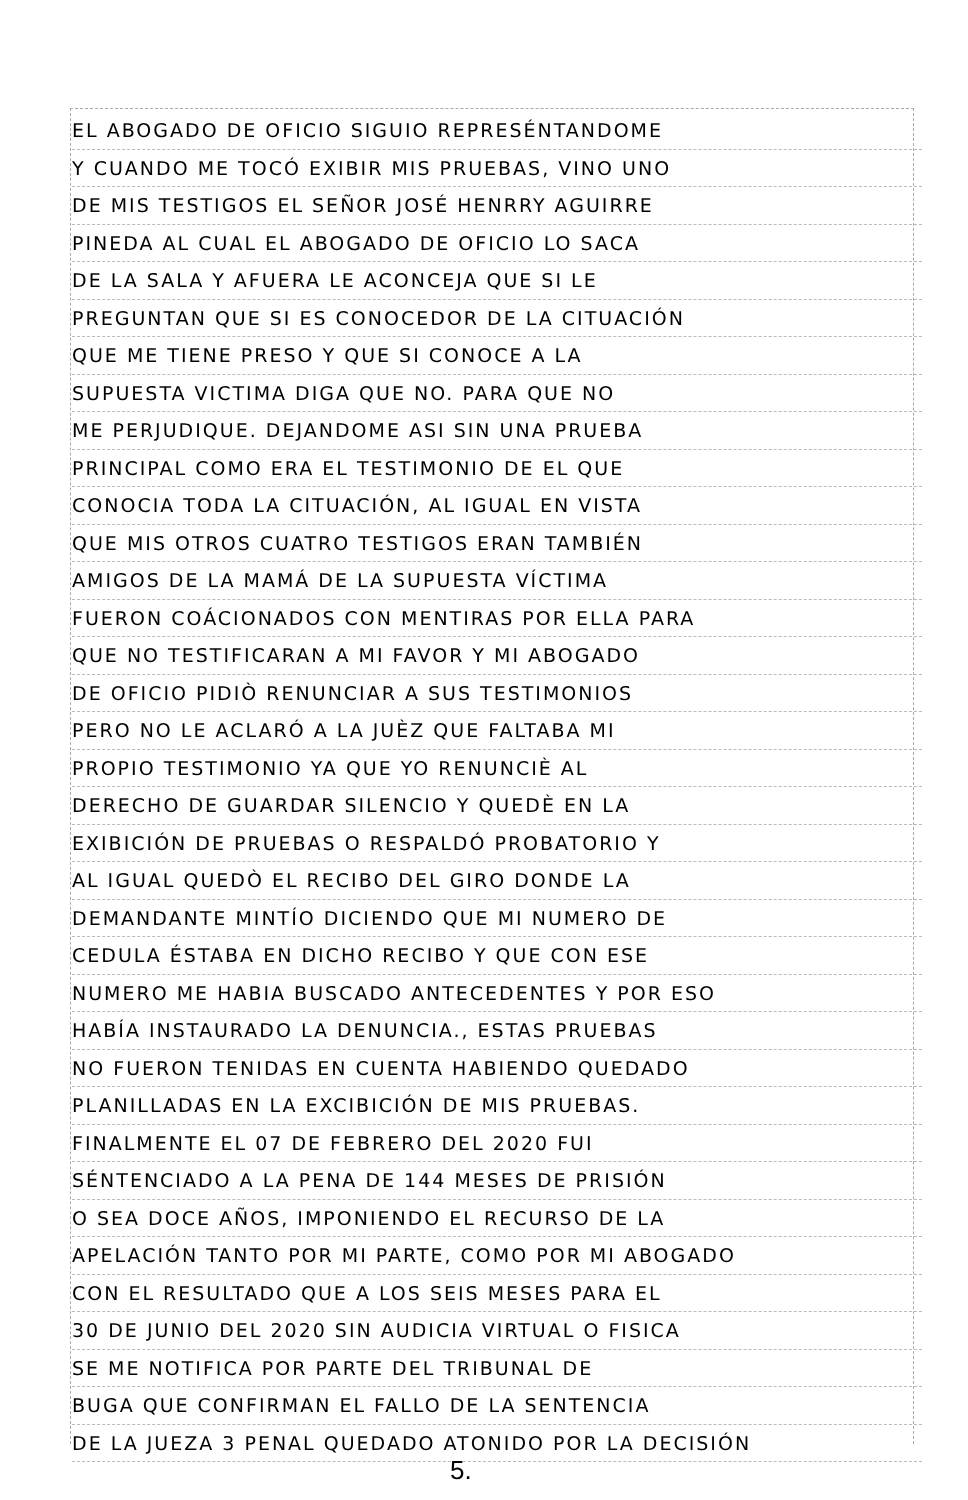EL ABOGADO DE OFICIO SIGUIO REPRESÉNTANDOME
Y CUANDO ME TOCÓ EXIBIR MIS PRUEBAS, VINO UNO
DE MIS TESTIGOS EL SEÑOR JOSÉ HENRRY AGUIRRE
PINEDA AL CUAL EL ABOGADO DE OFICIO LO SACA
DE LA SALA Y AFUERA LE ACONCEJA QUE SI LE
PREGUNTAN QUE SI ES CONOCEDOR DE LA CITUACIÓN
QUE ME TIENE PRESO Y QUE SI CONOCE A LA
SUPUESTA VICTIMA DIGA QUE NO. PARA QUE NO
ME PERJUDIQUE. DEJANDOME ASI SIN UNA PRUEBA
PRINCIPAL COMO ERA EL TESTIMONIO DE EL QUE
CONOCIA TODA LA CITUACIÓN, AL IGUAL EN VISTA
QUE MIS OTROS CUATRO TESTIGOS ERAN TAMBIÉN
AMIGOS DE LA MAMÁ DE LA SUPUESTA VÍCTIMA
FUERON COÁCIONADOS CON MENTIRAS POR ELLA PARA
QUE NO TESTIFICARAN A MI FAVOR Y MI ABOGADO
DE OFICIO PIDIÒ RENUNCIAR A SUS TESTIMONIOS
PERO NO LE ACLARÓ A LA JUÈZ QUE FALTABA MI
PROPIO TESTIMONIO YA QUE YO RENUNCIÈ AL
DERECHO DE GUARDAR SILENCIO Y QUEDÈ EN LA
EXIBICIÓN DE PRUEBAS O RESPALDÓ PROBATORIO Y
AL IGUAL QUEDÒ EL RECIBO DEL GIRO DONDE LA
DEMANDANTE MINTÍO DICIENDO QUE MI NUMERO DE
CEDULA ÉSTABA EN DICHO RECIBO Y QUE CON ESE
NUMERO ME HABIA BUSCADO ANTECEDENTES Y POR ESO
HABÍA INSTAURADO LA DENUNCIA., ESTAS PRUEBAS
NO FUERON TENIDAS EN CUENTA HABIENDO QUEDADO
PLANILLADAS EN LA EXCIBICIÓN DE MIS PRUEBAS.
FINALMENTE EL 07 DE FEBRERO DEL 2020 FUI
SÉNTENCIADO A LA PENA DE 144 MESES DE PRISIÓN
O SEA DOCE AÑOS, IMPONIENDO EL RECURSO DE LA
APELACIÓN TANTO POR MI PARTE, COMO POR MI ABOGADO
CON EL RESULTADO QUE A LOS SEIS MESES PARA EL
30 DE JUNIO DEL 2020 SIN AUDICIA VIRTUAL O FISICA
SE ME NOTIFICA POR PARTE DEL TRIBUNAL DE
BUGA QUE CONFIRMAN EL FALLO DE LA SENTENCIA
DE LA JUEZA 3 PENAL QUEDADO ATONIDO POR LA DECISIÓN
5.